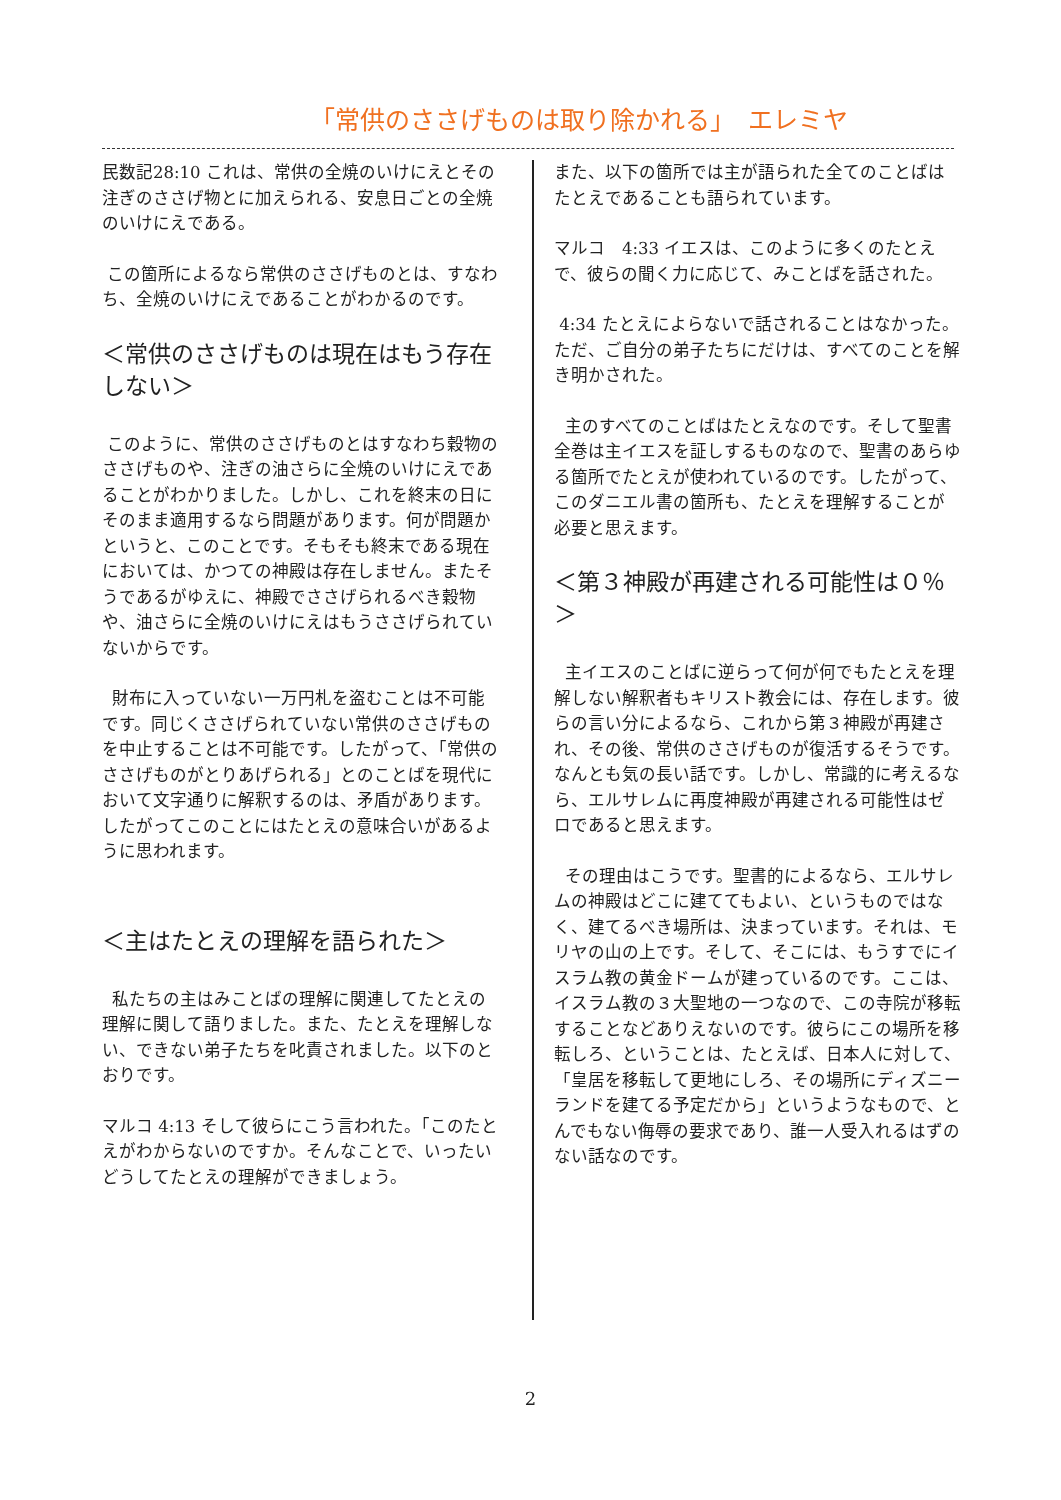「常供のささげものは取り除かれる」　エレミヤ
民数記28:10 これは、常供の全焼のいけにえとその注ぎのささげ物とに加えられる、安息日ごとの全焼のいけにえである。
この箇所によるなら常供のささげものとは、すなわち、全焼のいけにえであることがわかるのです。
＜常供のささげものは現在はもう存在しない＞
このように、常供のささげものとはすなわち穀物のささげものや、注ぎの油さらに全焼のいけにえであることがわかりました。しかし、これを終末の日にそのまま適用するなら問題があります。何が問題かというと、このことです。そもそも終末である現在においては、かつての神殿は存在しません。またそうであるがゆえに、神殿でささげられるべき穀物や、油さらに全焼のいけにえはもうささげられていないからです。
財布に入っていない一万円札を盗むことは不可能です。同じくささげられていない常供のささげものを中止することは不可能です。したがって、「常供のささげものがとりあげられる」とのことばを現代において文字通りに解釈するのは、矛盾があります。したがってこのことにはたとえの意味合いがあるように思われます。
＜主はたとえの理解を語られた＞
私たちの主はみことばの理解に関連してたとえの理解に関して語りました。また、たとえを理解しない、できない弟子たちを叱責されました。以下のとおりです。
マルコ 4:13 そして彼らにこう言われた。「このたとえがわからないのですか。そんなことで、いったいどうしてたとえの理解ができましょう。
また、以下の箇所では主が語られた全てのことばはたとえであることも語られています。
マルコ　4:33 イエスは、このように多くのたとえで、彼らの聞く力に応じて、みことばを話された。
4:34 たとえによらないで話されることはなかった。ただ、ご自分の弟子たちにだけは、すべてのことを解き明かされた。
主のすべてのことばはたとえなのです。そして聖書全巻は主イエスを証しするものなので、聖書のあらゆる箇所でたとえが使われているのです。したがって、このダニエル書の箇所も、たとえを理解することが必要と思えます。
＜第３神殿が再建される可能性は０％＞
主イエスのことばに逆らって何が何でもたとえを理解しない解釈者もキリスト教会には、存在します。彼らの言い分によるなら、これから第３神殿が再建され、その後、常供のささげものが復活するそうです。なんとも気の長い話です。しかし、常識的に考えるなら、エルサレムに再度神殿が再建される可能性はゼロであると思えます。
その理由はこうです。聖書的によるなら、エルサレムの神殿はどこに建ててもよい、というものではなく、建てるべき場所は、決まっています。それは、モリヤの山の上です。そして、そこには、もうすでにイスラム教の黄金ドームが建っているのです。ここは、イスラム教の３大聖地の一つなので、この寺院が移転することなどありえないのです。彼らにこの場所を移転しろ、ということは、たとえば、日本人に対して、「皇居を移転して更地にしろ、その場所にディズニーランドを建てる予定だから」というようなもので、とんでもない侮辱の要求であり、誰一人受入れるはずのない話なのです。
2